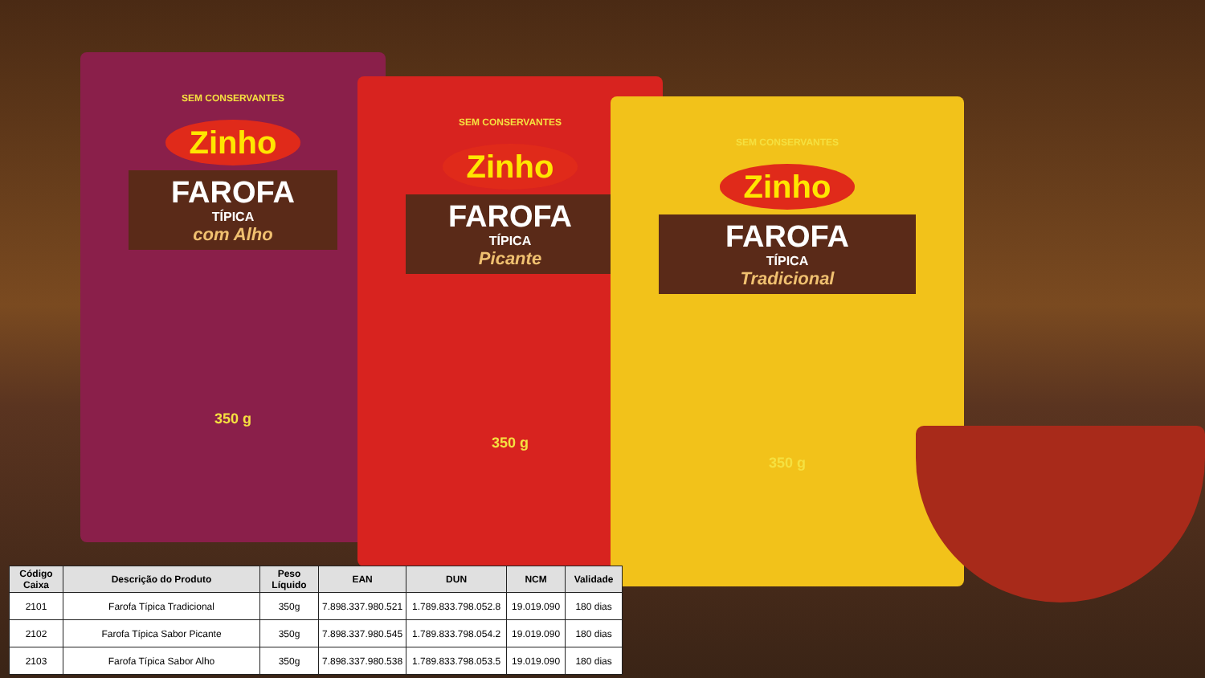SEM CONSERVANTES
Zinho
FAROFA
TÍPICA
com Alho
350 g
SEM CONSERVANTES
Zinho
FAROFA
TÍPICA
Picante
350 g
SEM CONSERVANTES
Zinho
FAROFA
TÍPICA
Tradicional
350 g
| Código Caixa | Descrição do Produto | Peso Líquido | EAN | DUN | NCM | Validade |
| --- | --- | --- | --- | --- | --- | --- |
| 2101 | Farofa Típica Tradicional | 350g | 7.898.337.980.521 | 1.789.833.798.052.8 | 19.019.090 | 180 dias |
| 2102 | Farofa Típica Sabor Picante | 350g | 7.898.337.980.545 | 1.789.833.798.054.2 | 19.019.090 | 180 dias |
| 2103 | Farofa Típica Sabor Alho | 350g | 7.898.337.980.538 | 1.789.833.798.053.5 | 19.019.090 | 180 dias |